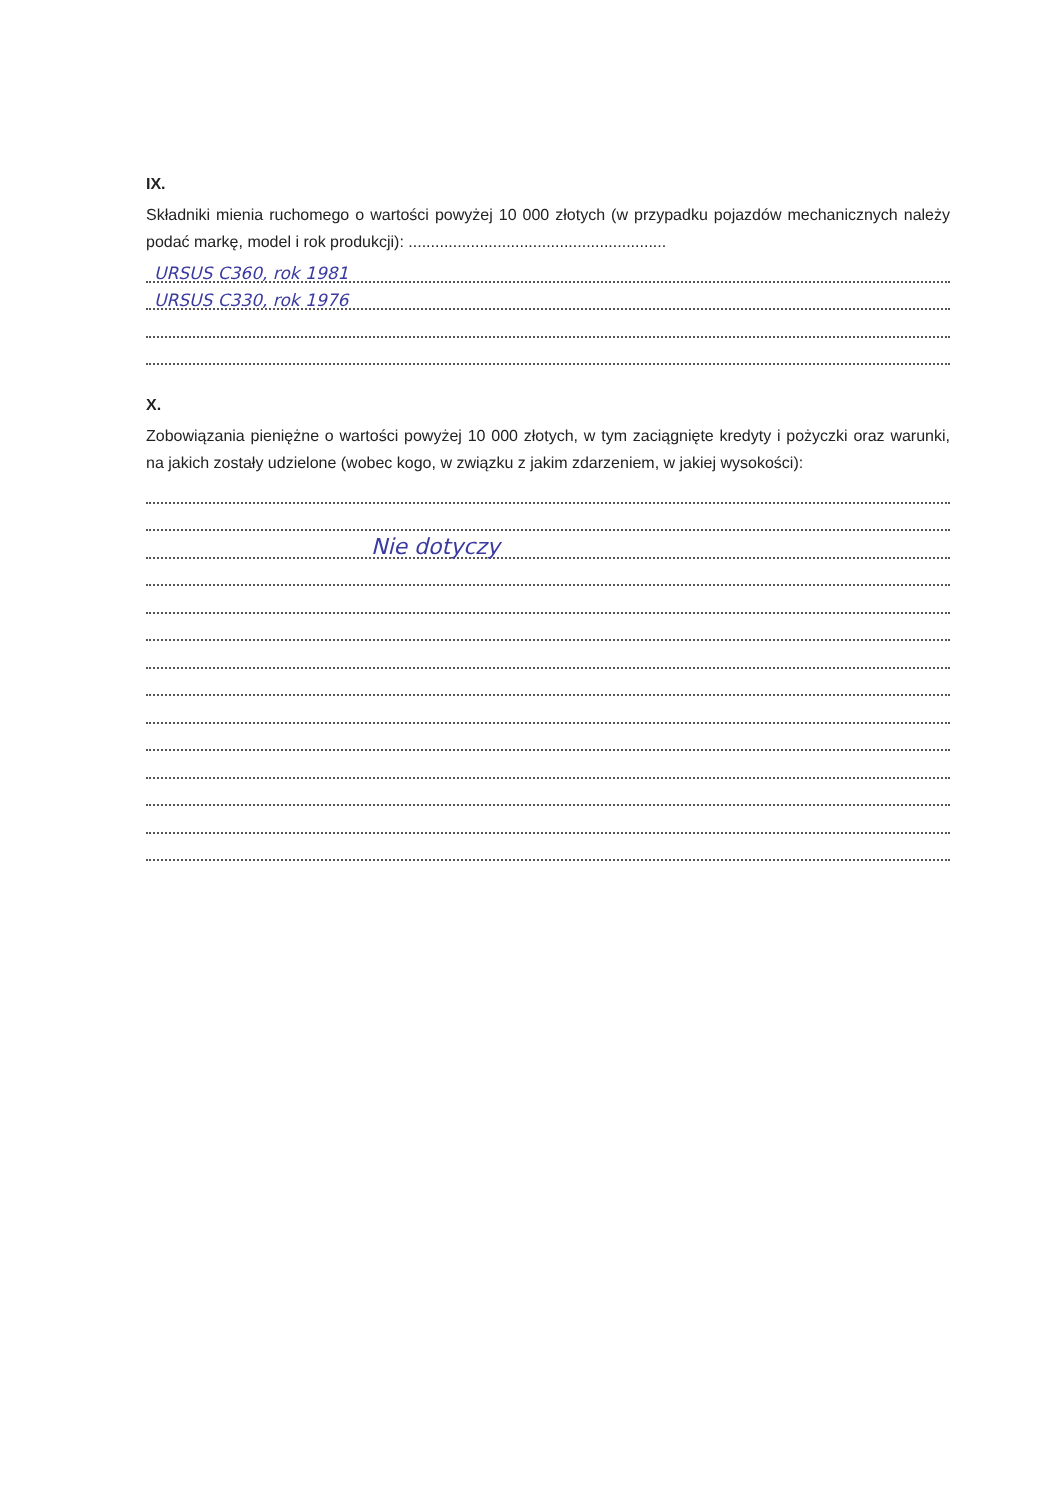IX.
Składniki mienia ruchomego o wartości powyżej 10 000 złotych (w przypadku pojazdów mechanicznych należy podać markę, model i rok produkcji): ..........................................................
URSUS C360, rok 1981
URSUS C330, rok 1976
X.
Zobowiązania pieniężne o wartości powyżej 10 000 złotych, w tym zaciągnięte kredyty i pożyczki oraz warunki, na jakich zostały udzielone (wobec kogo, w związku z jakim zdarzeniem, w jakiej wysokości):
Nie dotyczy